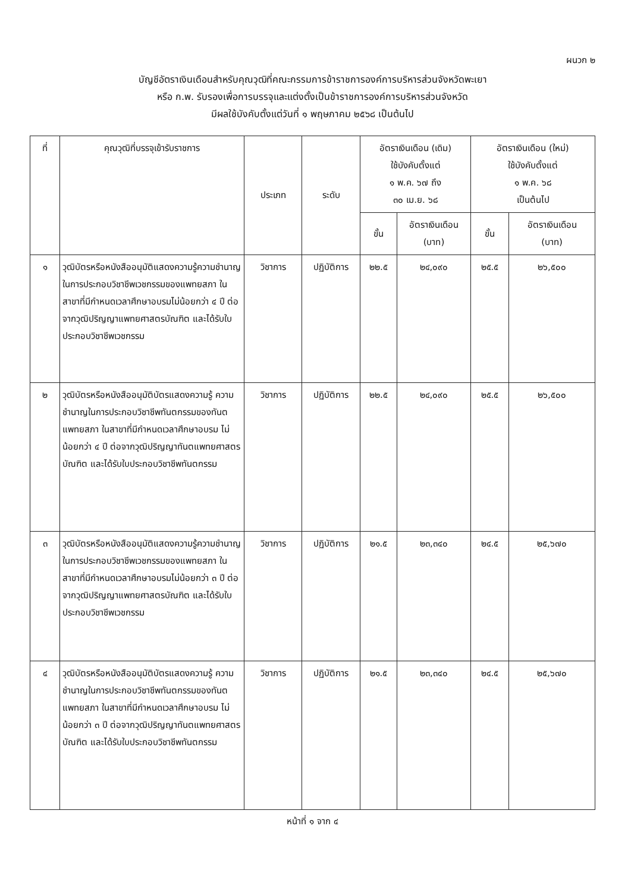ผนวก ๒
บัญชีอัตราเงินเดือนสำหรับคุณวุฒิที่คณะกรรมการข้าราชการองค์การบริหารส่วนจังหวัดพะเยา
หรือ ก.พ. รับรองเพื่อการบรรจุและแต่งตั้งเป็นข้าราชการองค์การบริหารส่วนจังหวัด
มีผลใช้บังคับตั้งแต่วันที่ ๑ พฤษภาคม ๒๕๖๘ เป็นต้นไป
| ที่ | คุณวุฒิที่บรรจุเข้ารับราชการ | ประเภท | ระดับ | อัตราเงินเดือน (เดิม) ใช้บังคับตั้งแต่ ๑ พ.ค. ๖๗ ถึง ๓๐ เม.ย. ๖๘ | | อัตราเงินเดือน (ใหม่) ใช้บังคับตั้งแต่ ๑ พ.ค. ๖๘ เป็นต้นไป | |
| --- | --- | --- | --- | --- | --- | --- | --- |
| | | | | ขั้น | อัตราเงินเดือน (บาท) | ขั้น | อัตราเงินเดือน (บาท) |
| ๑ | วุฒิบัตรหรือหนังสืออนุมัติแสดงความรู้ความชำนาญในการประกอบวิชาชีพเวชกรรมของแพทยสภา ในสาขาที่มีกำหนดเวลาศึกษาอบรมไม่น้อยกว่า ๔ ปี ต่อจากวุฒิปริญญาแพทยศาสตรบัณฑิต และได้รับใบประกอบวิชาชีพเวชกรรม | วิชาการ | ปฏิบัติการ | ๒๒.๕ | ๒๔,๐๙๐ | ๒๕.๕ | ๒๖,๕๐๐ |
| ๒ | วุฒิบัตรหรือหนังสืออนุมัติบัตรแสดงความรู้ ความชำนาญในการประกอบวิชาชีพทันตกรรมของทันตแพทยสภา ในสาขาที่มีกำหนดเวลาศึกษาอบรม ไม่น้อยกว่า ๔ ปี ต่อจากวุฒิปริญญาทันตแพทยศาสตรบัณฑิต และได้รับใบประกอบวิชาชีพทันตกรรม | วิชาการ | ปฏิบัติการ | ๒๒.๕ | ๒๔,๐๙๐ | ๒๕.๕ | ๒๖,๕๐๐ |
| ๓ | วุฒิบัตรหรือหนังสืออนุมัติแสดงความรู้ความชำนาญในการประกอบวิชาชีพเวชกรรมของแพทยสภา ในสาขาที่มีกำหนดเวลาศึกษาอบรมไม่น้อยกว่า ๓ ปี ต่อจากวุฒิปริญญาแพทยศาสตรบัณฑิต และได้รับใบประกอบวิชาชีพเวชกรรม | วิชาการ | ปฏิบัติการ | ๒๑.๕ | ๒๓,๓๔๐ | ๒๔.๕ | ๒๕,๖๗๐ |
| ๔ | วุฒิบัตรหรือหนังสืออนุมัติบัตรแสดงความรู้ ความชำนาญในการประกอบวิชาชีพทันตกรรมของทันตแพทยสภา ในสาขาที่มีกำหนดเวลาศึกษาอบรม ไม่น้อยกว่า ๓ ปี ต่อจากวุฒิปริญญาทันตแพทยศาสตรบัณฑิต และได้รับใบประกอบวิชาชีพทันตกรรม | วิชาการ | ปฏิบัติการ | ๒๑.๕ | ๒๓,๓๔๐ | ๒๔.๕ | ๒๕,๖๗๐ |
หน้าที่ ๑ จาก ๔